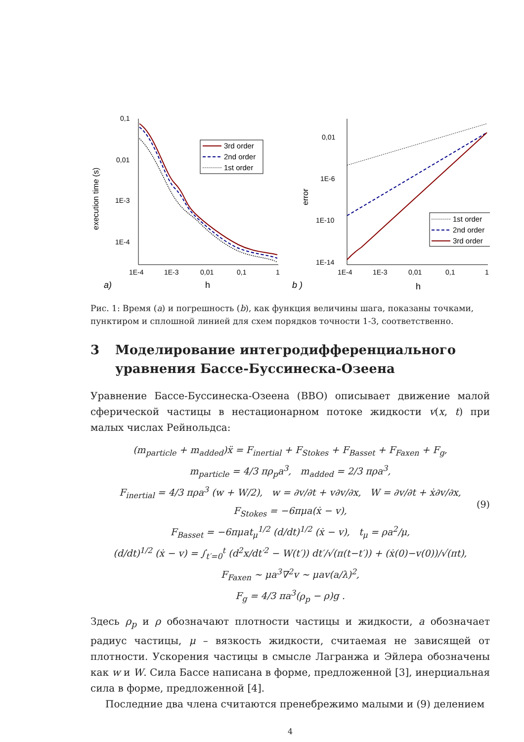0,1
0,01
1E-3
1E-4
execution time (s)
1E-4
1E-3
0,01
0,1
1
a)
h
3rd order
2nd order
1st order
0,01
1E-6
1E-10
1E-14
error
1E-4
1E-3
0,01
0,1
1
b )
h
1st order
2nd order
3rd order
Рис. 1: Время (a) и погрешность (b), как функция величины шага, показаны точками, пунктиром и сплошной линией для схем порядков точности 1-3, соответственно.
3 Моделирование интегродифференциального уравнения Бассе-Буссинеска-Озеена
Уравнение Бассе-Буссинеска-Озеена (BBO) описывает движение малой сферической частицы в нестационарном потоке жидкости v(x, t) при малых числах Рейнольдса:
(m<sub>particle</sub> + m<sub>added</sub>)ẍ = F<sub>inertial</sub> + F<sub>Stokes</sub> + F<sub>Basset</sub> + F<sub>Faxen</sub> + F<sub>g</sub>,
m<sub>particle</sub> = 4/3 πρ<sub>p</sub>a<sup>3</sup>, m<sub>added</sub> = 2/3 πρa<sup>3</sup>,
F<sub>inertial</sub> = 4/3 πρa<sup>3</sup> (w + W/2), w = ∂v/∂t + v∂v/∂x, W = ∂v/∂t + ẋ∂v/∂x,
F<sub>Stokes</sub> = −6πμa(ẋ − v),
F<sub>Basset</sub> = −6πμat<sub>μ</sub><sup>1/2</sup> (d/dt)<sup>1/2</sup> (ẋ − v), t<sub>μ</sub> = ρa<sup>2</sup>/μ,
(d/dt)<sup>1/2</sup> (ẋ − v) = ∫<sub>t′=0</sub><sup>t</sup> (d<sup>2</sup>x/dt′<sup>2</sup> − W(t′)) dt′/√(π(t−t′)) + (ẋ(0)−v(0))/√(πt),
F<sub>Faxen</sub> ∼ μa<sup>3</sup>∇<sup>2</sup>v ∼ μav(a/λ)<sup>2</sup>,
F<sub>g</sub> = 4/3 πa<sup>3</sup>(ρ<sub>p</sub> − ρ)g .
(9)
Здесь ρ<sub>p</sub> и ρ обозначают плотности частицы и жидкости, a обозначает радиус частицы, μ – вязкость жидкости, считаемая не зависящей от плотности. Ускорения частицы в смысле Лагранжа и Эйлера обозначены как w и W. Сила Бассе написана в форме, предложенной [3], инерциальная сила в форме, предложенной [4].
Последние два члена считаются пренебрежимо малыми и (9) делением
4